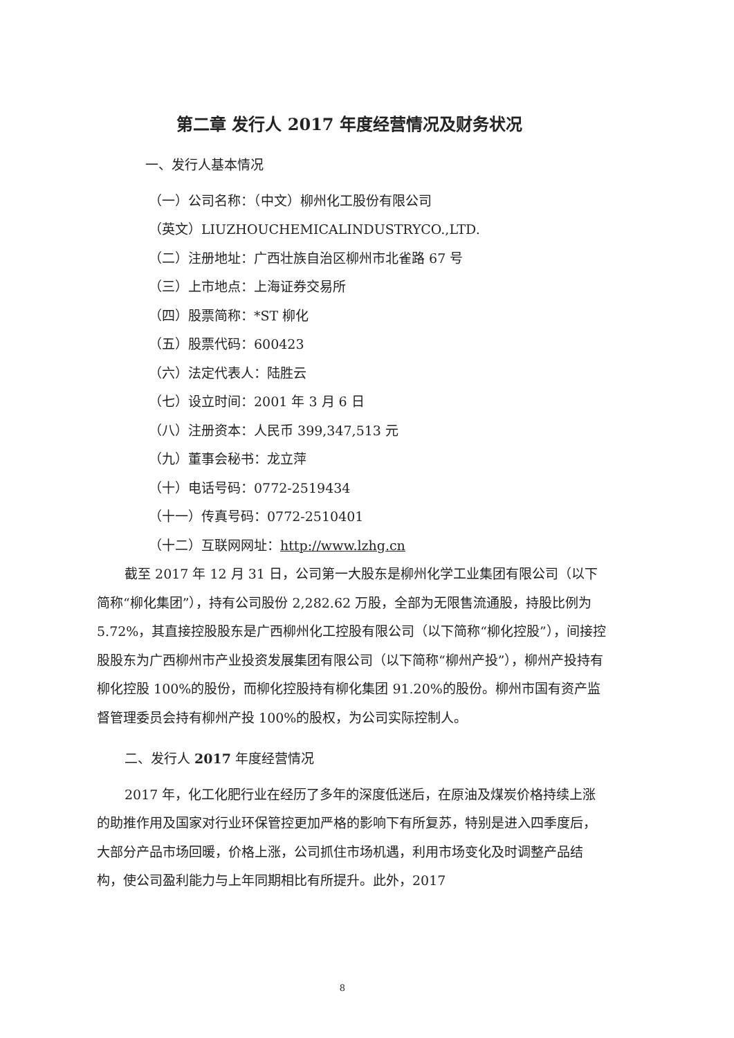第二章 发行人 2017 年度经营情况及财务状况
一、发行人基本情况
（一）公司名称：（中文）柳州化工股份有限公司
（英文）LIUZHOUCHEMICALINDUSTRYCO.,LTD.
（二）注册地址：广西壮族自治区柳州市北雀路 67 号
（三）上市地点：上海证券交易所
（四）股票简称：*ST 柳化
（五）股票代码：600423
（六）法定代表人：陆胜云
（七）设立时间：2001 年 3 月 6 日
（八）注册资本：人民币 399,347,513 元
（九）董事会秘书：龙立萍
（十）电话号码：0772-2519434
（十一）传真号码：0772-2510401
（十二）互联网网址：http://www.lzhg.cn
截至 2017 年 12 月 31 日，公司第一大股东是柳州化学工业集团有限公司（以下简称“柳化集团”），持有公司股份 2,282.62 万股，全部为无限售流通股，持股比例为 5.72%，其直接控股股东是广西柳州化工控股有限公司（以下简称“柳化控股”），间接控股股东为广西柳州市产业投资发展集团有限公司（以下简称“柳州产投”），柳州产投持有柳化控股 100%的股份，而柳化控股持有柳化集团 91.20%的股份。柳州市国有资产监督管理委员会持有柳州产投 100%的股权，为公司实际控制人。
二、发行人 2017 年度经营情况
2017 年，化工化肥行业在经历了多年的深度低迷后，在原油及煤炭价格持续上涨的助推作用及国家对行业环保管控更加严格的影响下有所复苏，特别是进入四季度后，大部分产品市场回暖，价格上涨，公司抓住市场机遇，利用市场变化及时调整产品结构，使公司盈利能力与上年同期相比有所提升。此外，2017
8